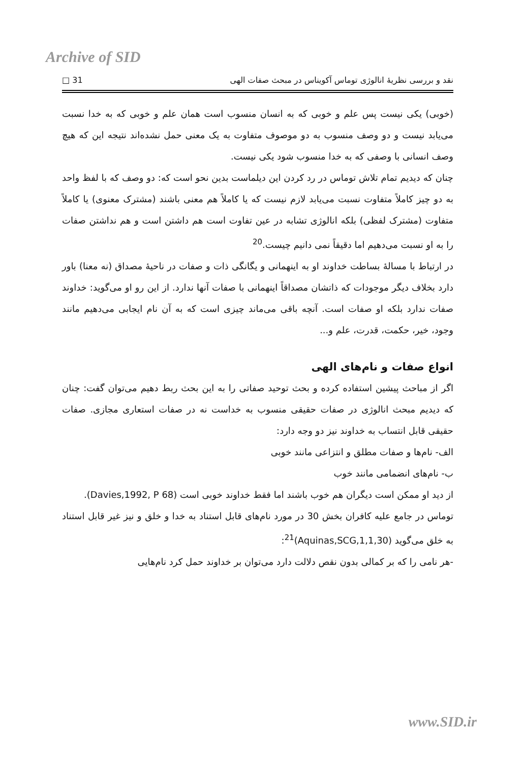Archive of SID
نقد و بررسی نظریهٔ انالوژی توماس آکویناس در مبحث صفات الهی 31 □
(خوبی) یکی نیست پس علم و خوبی که به انسان منسوب است همان علم و خوبی که به خدا نسبت می‌یابد نیست و دو وصف منسوب به دو موصوف متفاوت به یک معنی حمل نشده‌اند نتیجه این که هیچ وصف انسانی با وصفی که به خدا منسوب شود یکی نیست.
چنان که دیدیم تمام تلاش توماس در رد کردن این دیلماست بدین نحو است که: دو وصف که با لفظ واحد به دو چیز کاملاً متفاوت نسبت می‌یابد لازم نیست که یا کاملاً هم معنی باشند (مشترک معنوی) یا کاملاً متفاوت (مشترک لفظی) بلکه انالوژی تشابه در عین تفاوت است هم داشتن است و هم نداشتن صفات را به او نسبت می‌دهیم اما دقیقاً نمی دانیم چیست.<sup>20</sup>
در ارتباط با مسالهٔ بساطت خداوند او به اینهمانی و یگانگی ذات و صفات در ناحیهٔ مصداق (نه معنا) باور دارد بخلاف دیگر موجودات که ذاتشان مصداقاً اینهمانی با صفات آنها ندارد. از این رو او می‌گوید: خداوند صفات ندارد بلکه او صفات است. آنچه باقی می‌ماند چیزی است که به آن نام ایجابی می‌دهیم مانند وجود، خیر، حکمت، قدرت، علم و...
انواع صفات و نام‌های الهی
اگر از مباحث پیشین استفاده کرده و بحث توحید صفاتی را به این بحث ربط دهیم می‌توان گفت: چنان که دیدیم مبحث انالوژی در صفات حقیقی منسوب به خداست نه در صفات استعاری مجازی. صفات حقیقی قابل انتساب به خداوند نیز دو وجه دارد:
الف- نام‌ها و صفات مطلق و انتزاعی مانند خوبی
ب- نام‌های انضمامی مانند خوب
از دید او ممکن است دیگران هم خوب باشند اما فقط خداوند خوبی است (Davies,1992, P 68).
توماس در جامع علیه کافران بخش 30 در مورد نام‌های قابل استناد به خدا و خلق و نیز غیر قابل استناد به خلق می‌گوید (Aquinas,SCG,1,1,30)<sup>21</sup>:
-هر نامی را که بر کمالی بدون نقص دلالت دارد می‌توان بر خداوند حمل کرد نام‌هایی
www.SID.ir